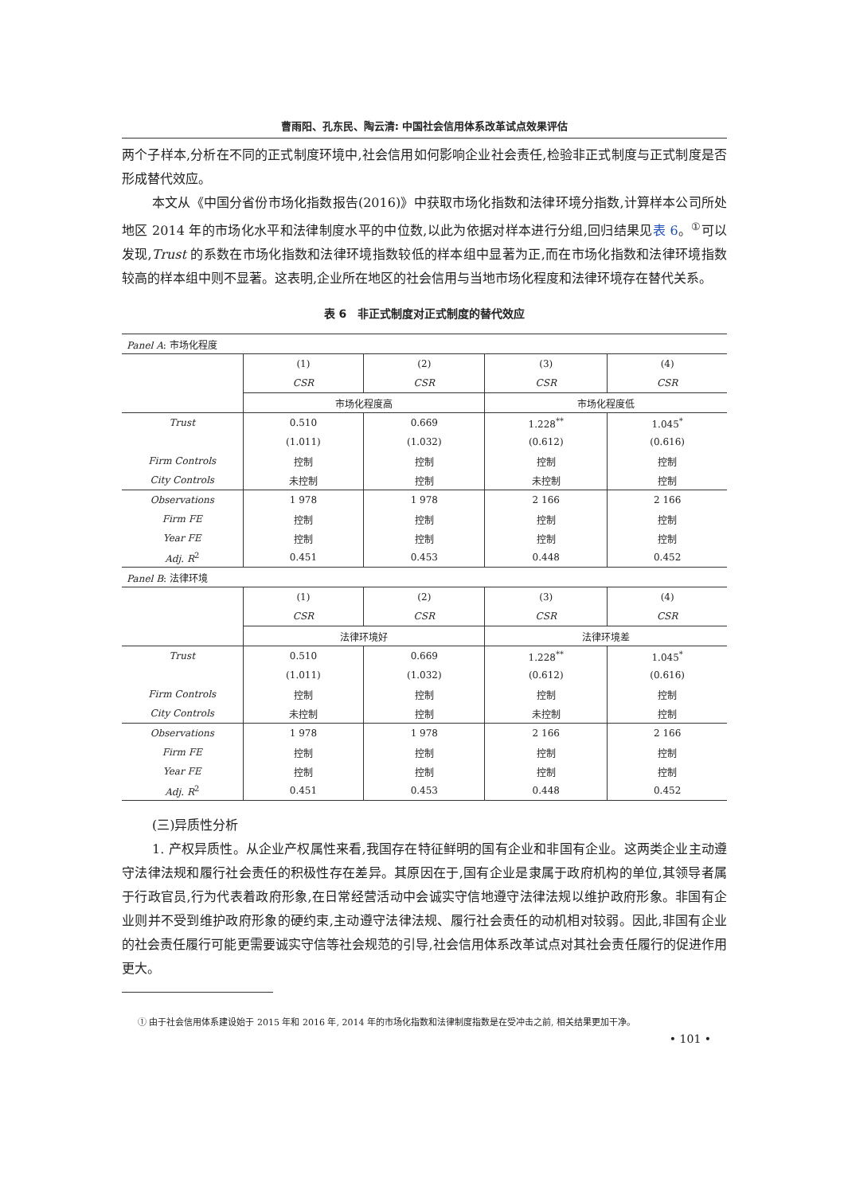曹雨阳、孔东民、陶云清: 中国社会信用体系改革试点效果评估
两个子样本,分析在不同的正式制度环境中,社会信用如何影响企业社会责任,检验非正式制度与正式制度是否形成替代效应。
本文从《中国分省份市场化指数报告(2016)》中获取市场化指数和法律环境分指数,计算样本公司所处地区 2014 年的市场化水平和法律制度水平的中位数,以此为依据对样本进行分组,回归结果见表 6。<sup>①</sup>可以发现,Trust 的系数在市场化指数和法律环境指数较低的样本组中显著为正,而在市场化指数和法律环境指数较高的样本组中则不显著。这表明,企业所在地区的社会信用与当地市场化程度和法律环境存在替代关系。
表 6　非正式制度对正式制度的替代效应
| Panel A : 市场化程度 | | | | |
| | (1) | (2) | (3) | (4) |
| | CSR | CSR | CSR | CSR |
| | 市场化程度高 | | 市场化程度低 | |
| Trust | 0.510 | 0.669 | 1.228<sup>**</sup> | 1.045<sup>*</sup> |
| | (1.011) | (1.032) | (0.612) | (0.616) |
| Firm Controls | 控制 | 控制 | 控制 | 控制 |
| City Controls | 未控制 | 控制 | 未控制 | 控制 |
| Observations | 1 978 | 1 978 | 2 166 | 2 166 |
| Firm FE | 控制 | 控制 | 控制 | 控制 |
| Year FE | 控制 | 控制 | 控制 | 控制 |
| Adj. R<sup>2</sup> | 0.451 | 0.453 | 0.448 | 0.452 |
| Panel B : 法律环境 | | | | |
| | (1) | (2) | (3) | (4) |
| | CSR | CSR | CSR | CSR |
| | 法律环境好 | | 法律环境差 | |
| Trust | 0.510 | 0.669 | 1.228<sup>**</sup> | 1.045<sup>*</sup> |
| | (1.011) | (1.032) | (0.612) | (0.616) |
| Firm Controls | 控制 | 控制 | 控制 | 控制 |
| City Controls | 未控制 | 控制 | 未控制 | 控制 |
| Observations | 1 978 | 1 978 | 2 166 | 2 166 |
| Firm FE | 控制 | 控制 | 控制 | 控制 |
| Year FE | 控制 | 控制 | 控制 | 控制 |
| Adj. R<sup>2</sup> | 0.451 | 0.453 | 0.448 | 0.452 |
(三)异质性分析
1. 产权异质性。从企业产权属性来看,我国存在特征鲜明的国有企业和非国有企业。这两类企业主动遵守法律法规和履行社会责任的积极性存在差异。其原因在于,国有企业是隶属于政府机构的单位,其领导者属于行政官员,行为代表着政府形象,在日常经营活动中会诚实守信地遵守法律法规以维护政府形象。非国有企业则并不受到维护政府形象的硬约束,主动遵守法律法规、履行社会责任的动机相对较弱。因此,非国有企业的社会责任履行可能更需要诚实守信等社会规范的引导,社会信用体系改革试点对其社会责任履行的促进作用更大。
① 由于社会信用体系建设始于 2015 年和 2016 年, 2014 年的市场化指数和法律制度指数是在受冲击之前, 相关结果更加干净。
• 101 •